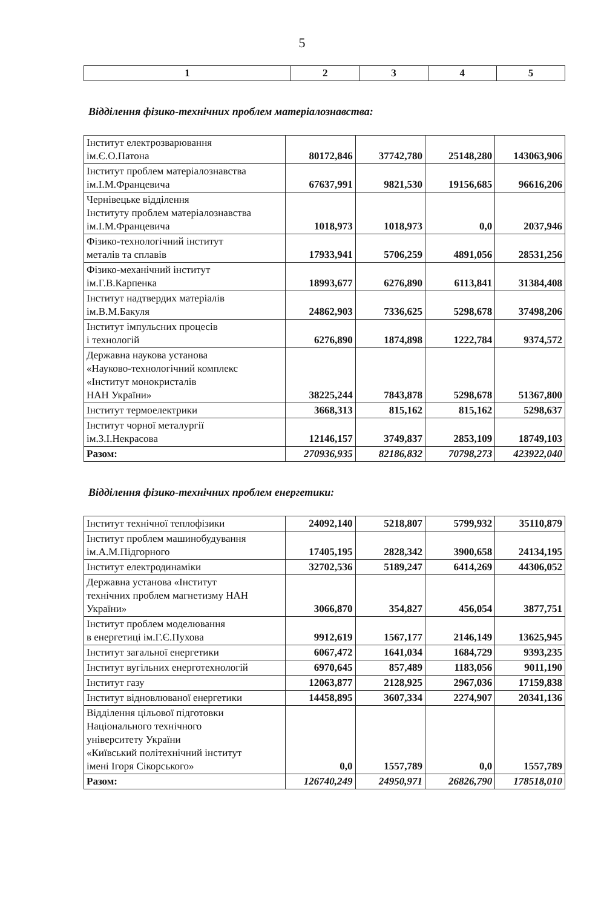5
| 1 | 2 | 3 | 4 | 5 |
Відділення фізико-технічних проблем матеріалознавства:
| Інститут електрозварювання ім.Є.О.Патона | 80172,846 | 37742,780 | 25148,280 | 143063,906 |
| Інститут проблем матеріалознавства ім.І.М.Францевича | 67637,991 | 9821,530 | 19156,685 | 96616,206 |
| Чернівецьке відділення Інституту проблем матеріалознавства ім.І.М.Францевича | 1018,973 | 1018,973 | 0,0 | 2037,946 |
| Фізико-технологічний інститут металів та сплавів | 17933,941 | 5706,259 | 4891,056 | 28531,256 |
| Фізико-механічний інститут ім.Г.В.Карпенка | 18993,677 | 6276,890 | 6113,841 | 31384,408 |
| Інститут надтвердих матеріалів ім.В.М.Бакуля | 24862,903 | 7336,625 | 5298,678 | 37498,206 |
| Інститут імпульсних процесів і технологій | 6276,890 | 1874,898 | 1222,784 | 9374,572 |
| Державна наукова установа «Науково-технологічний комплекс «Інститут монокристалів НАН України» | 38225,244 | 7843,878 | 5298,678 | 51367,800 |
| Інститут термоелектрики | 3668,313 | 815,162 | 815,162 | 5298,637 |
| Інститут чорної металургії ім.З.І.Некрасова | 12146,157 | 3749,837 | 2853,109 | 18749,103 |
| Разом: | 270936,935 | 82186,832 | 70798,273 | 423922,040 |
Відділення фізико-технічних проблем енергетики:
| Інститут технічної теплофізики | 24092,140 | 5218,807 | 5799,932 | 35110,879 |
| Інститут проблем машинобудування ім.А.М.Підгорного | 17405,195 | 2828,342 | 3900,658 | 24134,195 |
| Інститут електродинаміки | 32702,536 | 5189,247 | 6414,269 | 44306,052 |
| Державна установа «Інститут технічних проблем магнетизму НАН України» | 3066,870 | 354,827 | 456,054 | 3877,751 |
| Інститут проблем моделювання в енергетиці ім.Г.Є.Пухова | 9912,619 | 1567,177 | 2146,149 | 13625,945 |
| Інститут загальної енергетики | 6067,472 | 1641,034 | 1684,729 | 9393,235 |
| Інститут вугільних енерготехнологій | 6970,645 | 857,489 | 1183,056 | 9011,190 |
| Інститут газу | 12063,877 | 2128,925 | 2967,036 | 17159,838 |
| Інститут відновлюваної енергетики | 14458,895 | 3607,334 | 2274,907 | 20341,136 |
| Відділення цільової підготовки Національного технічного університету України «Київський політехнічний інститут імені Ігоря Сікорського» | 0,0 | 1557,789 | 0,0 | 1557,789 |
| Разом: | 126740,249 | 24950,971 | 26826,790 | 178518,010 |